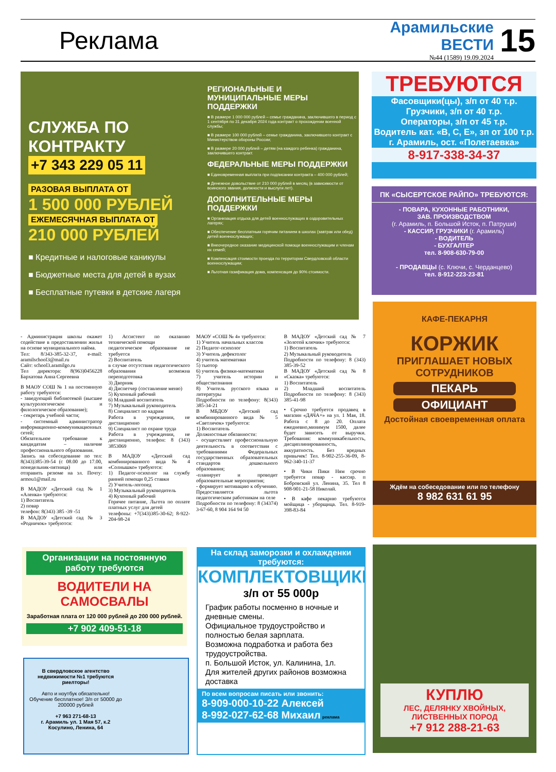Реклама
Арамильские
ВЕСТИ
№44 (1589) 19.09.2024
15
СЛУЖБА ПО КОНТРАКТУ
+7 343 229 05 11
РАЗОВАЯ ВЫПЛАТА ОТ
1 500 000 РУБЛЕЙ
ЕЖЕМЕСЯЧНАЯ ВЫПЛАТА ОТ
210 000 РУБЛЕЙ
■ Кредитные и налоговые каникулы
■ Бюджетные места для детей в вузах
■ Бесплатные путевки в детские лагеря
РЕГИОНАЛЬНЫЕ И МУНИЦИПАЛЬНЫЕ МЕРЫ ПОДДЕРЖКИ
■ В размере 1 000 000 рублей – семье гражданина, заключившего в период с 1 сентября по 31 декабря 2024 года контракт о прохождении военной службы;
■ В размере 100 000 рублей – семье гражданина, заключившего контракт с Министерством обороны России;
■ В размере 20 000 рублей – детям (на каждого ребенка) гражданина, заключившего контракт.
ФЕДЕРАЛЬНЫЕ МЕРЫ ПОДДЕРЖКИ
■ Единовременная выплата при подписании контракта – 400 000 рублей;
■ Денежное довольствие от 210 000 рублей в месяц (в зависимости от воинского звания, должности и выслуги лет).
ДОПОЛНИТЕЛЬНЫЕ МЕРЫ ПОДДЕРЖКИ
■ Организация отдыха для детей военнослужащих в оздоровительных лагерях;
■ Обеспечение бесплатным горячим питанием в школах (завтрак или обед) детей военнослужащих;
■ Внеочередное оказание медицинской помощи военнослужащим и членам их семей;
■ Компенсация стоимости проезда по территории Свердловской области военнослужащим;
■ Льготная газификация дома, компенсация до 90% стоимости.
ТРЕБУЮТСЯ
Фасовщики(цы), з/п от 40 т.р.
Грузчики, з/п от 40 т.р.
Операторы, з/п от 45 т.р.
Водитель кат. «В, С, Е», зп от 100 т.р.
г. Арамиль, ост. «Полетаевка»
8-917-338-34-37
ПК «СЫСЕРТСКОЕ РАЙПО» ТРЕБУЮТСЯ:
- ПОВАРА, КУХОННЫЕ РАБОТНИКИ,
ЗАВ. ПРОИЗВОДСТВОМ
(г. Арамиль, п. Большой Исток, п. Патруши)
- КАССИР, ГРУЗЧИКИ (г. Арамиль)
- ВОДИТЕЛЬ
- БУХГАЛТЕР
тел. 8-908-630-79-00
- ПРОДАВЦЫ (с. Ключи, с. Черданцево)
тел. 8-912-223-23-81
КАФЕ-ПЕКАРНЯ
КОРЖИК
ПРИГЛАШАЕТ НОВЫХ СОТРУДНИКОВ
ПЕКАРЬ
ОФИЦИАНТ
Достойная своевременная оплата
Ждём на собеседование или по телефону
8 982 631 61 95
- Администрация школы окажет содействие в предоставлении жилья на основе муниципального найма.
Тел: 8/343-385-32-37, e-mail: aramilschool3@mail.ru
Сайт: school3.aramilgo.ru
Тел директора: 8(963)0456228 Бархатова Анна Сергеевна
В МАОУ СОШ № 1 на постоянную работу требуются:
- заведующий библиотекой (высшее культурологическое и филологическое образование);
- секретарь учебной части;
- системный администратор информационно-коммуникационных сетей;
Обязательное требование к кандидатам – наличие профессионального образования.
Запись на собеседование по тел: 8(343)385-39-54 (с 08.00 до 17.00, понедельник-пятница) или отправить резюме на эл. Почту: armou1@mail.ru
В МАДОУ «Детский сад № 1 «Аленка» требуются:
1) Воспитатель
2) повар
телефон: 8(343) 385 -39 -51
В МАДОУ «Детский сад № 3 «Родничок» требуются:
1) Ассистент по оказанию технической помощи
педагогическое образование не требуется
2) Воспитатель
в случае отсутствия педагогического образования возможна переподготовка
3) Дворник
4) Диспетчер (составление меню)
5) Кухонный рабочий
6) Младший воспитатель
7) Музыкальный руководитель
8) Специалист по кадрам
Работа в учреждении, не дистанционно
9) Специалист по охране труда
Работа в учреждении, не дистанционно, телефон: 8 (343) 3853069
В МАДОУ «Детский сад комбинированного вида № 4 «Солнышко» требуются:
1) Педагог-психолог на службу ранней помощи 0,25 ставки
2) Учитель-логопед
3) Музыкальный руководитель
4) Кухонный рабочий
Горячее питание, Льгота по оплате платных услуг для детей
телефоны: +7(343)385-30-62; 8-922-204-98-24
МАОУ «СОШ № 4» требуются:
1) Учитель начальных классов
2) Педагог-психолог
3) Учитель дефектолог
4) учитель математики
5) тьютор
6) учитель физики-математики
7) учитель истории и обществознания
8) Учитель русского языка и литературы
Подробности по телефону: 8(343) 385-34-21
В МБДОУ «Детский сад комбинированного вида № 5 «Светлячок» требуются:
1) Воспитатель
Должностные обязанности:
- осуществляет профессиональную деятельность в соответствии с требованиями Федеральных государственных образовательных стандартов дошкольного образования;
-планирует и проводит образовательные мероприятия;
- формирует мотивацию к обучению.
Предоставляется льгота педагогическим работникам на селе
Подробности по телефону: 8 (34374) 3-67-60, 8 904 164 94 50
В МАДОУ «Детский сад № 7 «Золотой ключик» требуются:
1) Воспитатель
2) Музыкальный руководитель
Подробности по телефону: 8 (343) 385-39-52
В МАДОУ «Детский сад № 8 «Сказка» требуются:
1) Воспитатель
2) Младший воспитатель Подробности по телефону: 8 (343) 385-41-98
• Срочно требуется продавец в магазин «ДАЧА+» на ул. 1 Мая, 18. Работа с 8 до 20. Оплата ежедневно,минимум 1500, далее будет зависеть от выручки. Требования: коммуникабельность, дисциплинированность, аккуратность. Без вредных привычек! Тел. 8-902-255-36-09, 8-962-340-11-37
• В Чики Пики Ням срочно требуется повар - кассир. п Бобровский ул. Ленина, 35. Тел 8 908-901-21-58 Николай.
• В кафе пекарню требуются мойщица - уборщица. Тел. 8-919-398-83-84
Организации на постоянную работу требуются
ВОДИТЕЛИ НА САМОСВАЛЫ
Заработная плата от 120 000 рублей до 200 000 рублей.
+7 902 409-51-18
В свердловское агентство недвижимости №1 требуются риелторы!
Авто и ноутбук обязательно! Обучение бесплатное! З/п от 50000 до 200000 рублей
+7 963 271-68-13
г. Арамиль ул. 1 Мая 57, к.2
Косулино, Ленина, 64
На склад заморозки и охлажденки требуются:
КОМПЛЕКТОВЩИКИ
з/п от 55 000р
График работы посменно в ночные и дневные смены.
Официальное трудоустройство и полностью белая зарплата.
Возможна подработка и работа без трудоустройства.
п. Большой Исток, ул. Калинина, 1л.
Для жителей других районов возможна доставка
По всем вопросам писать или звонить:
8-909-000-10-22 Алексей
8-992-027-62-68 Михаил реклама
КУПЛЮ
ЛЕС, ДЕЛЯНКУ ХВОЙНЫХ, ЛИСТВЕННЫХ ПОРОД
+7 912 288-21-63